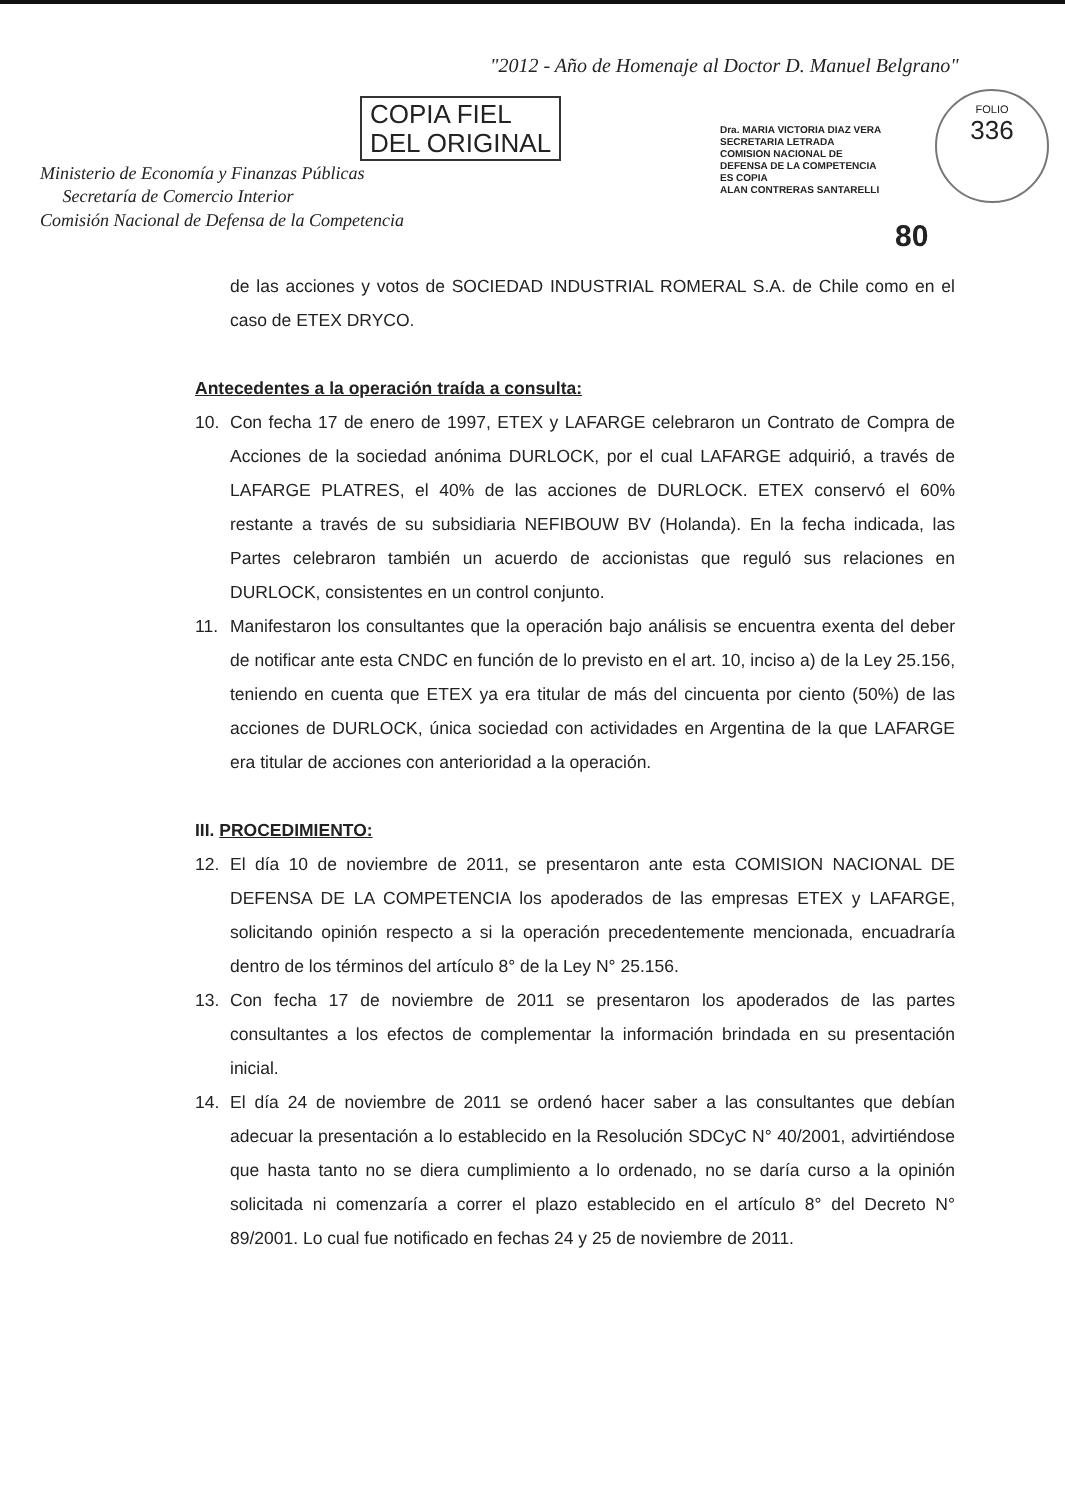"2012 - Año de Homenaje al Doctor D. Manuel Belgrano"
COPIA FIEL
DEL ORIGINAL
Ministerio de Economía y Finanzas Públicas
Secretaría de Comercio Interior
Comisión Nacional de Defensa de la Competencia
Dra. MARIA VICTORIA DIAZ VERA
SECRETARIA LETRADA
COMISION NACIONAL DE
DEFENSA DE LA COMPETENCIA
ES COPIA
ALAN CONTRERAS SANTARELLI
FOLIO
336
80
de las acciones y votos de SOCIEDAD INDUSTRIAL ROMERAL S.A. de Chile como en el caso de ETEX DRYCO.
Antecedentes a la operación traída a consulta:
10. Con fecha 17 de enero de 1997, ETEX y LAFARGE celebraron un Contrato de Compra de Acciones de la sociedad anónima DURLOCK, por el cual LAFARGE adquirió, a través de LAFARGE PLATRES, el 40% de las acciones de DURLOCK. ETEX conservó el 60% restante a través de su subsidiaria NEFIBOUW BV (Holanda). En la fecha indicada, las Partes celebraron también un acuerdo de accionistas que reguló sus relaciones en DURLOCK, consistentes en un control conjunto.
11. Manifestaron los consultantes que la operación bajo análisis se encuentra exenta del deber de notificar ante esta CNDC en función de lo previsto en el art. 10, inciso a) de la Ley 25.156, teniendo en cuenta que ETEX ya era titular de más del cincuenta por ciento (50%) de las acciones de DURLOCK, única sociedad con actividades en Argentina de la que LAFARGE era titular de acciones con anterioridad a la operación.
III. PROCEDIMIENTO:
12. El día 10 de noviembre de 2011, se presentaron ante esta COMISION NACIONAL DE DEFENSA DE LA COMPETENCIA los apoderados de las empresas ETEX y LAFARGE, solicitando opinión respecto a si la operación precedentemente mencionada, encuadraría dentro de los términos del artículo 8° de la Ley N° 25.156.
13. Con fecha 17 de noviembre de 2011 se presentaron los apoderados de las partes consultantes a los efectos de complementar la información brindada en su presentación inicial.
14. El día 24 de noviembre de 2011 se ordenó hacer saber a las consultantes que debían adecuar la presentación a lo establecido en la Resolución SDCyC N° 40/2001, advirtiéndose que hasta tanto no se diera cumplimiento a lo ordenado, no se daría curso a la opinión solicitada ni comenzaría a correr el plazo establecido en el artículo 8° del Decreto N° 89/2001. Lo cual fue notificado en fechas 24 y 25 de noviembre de 2011.